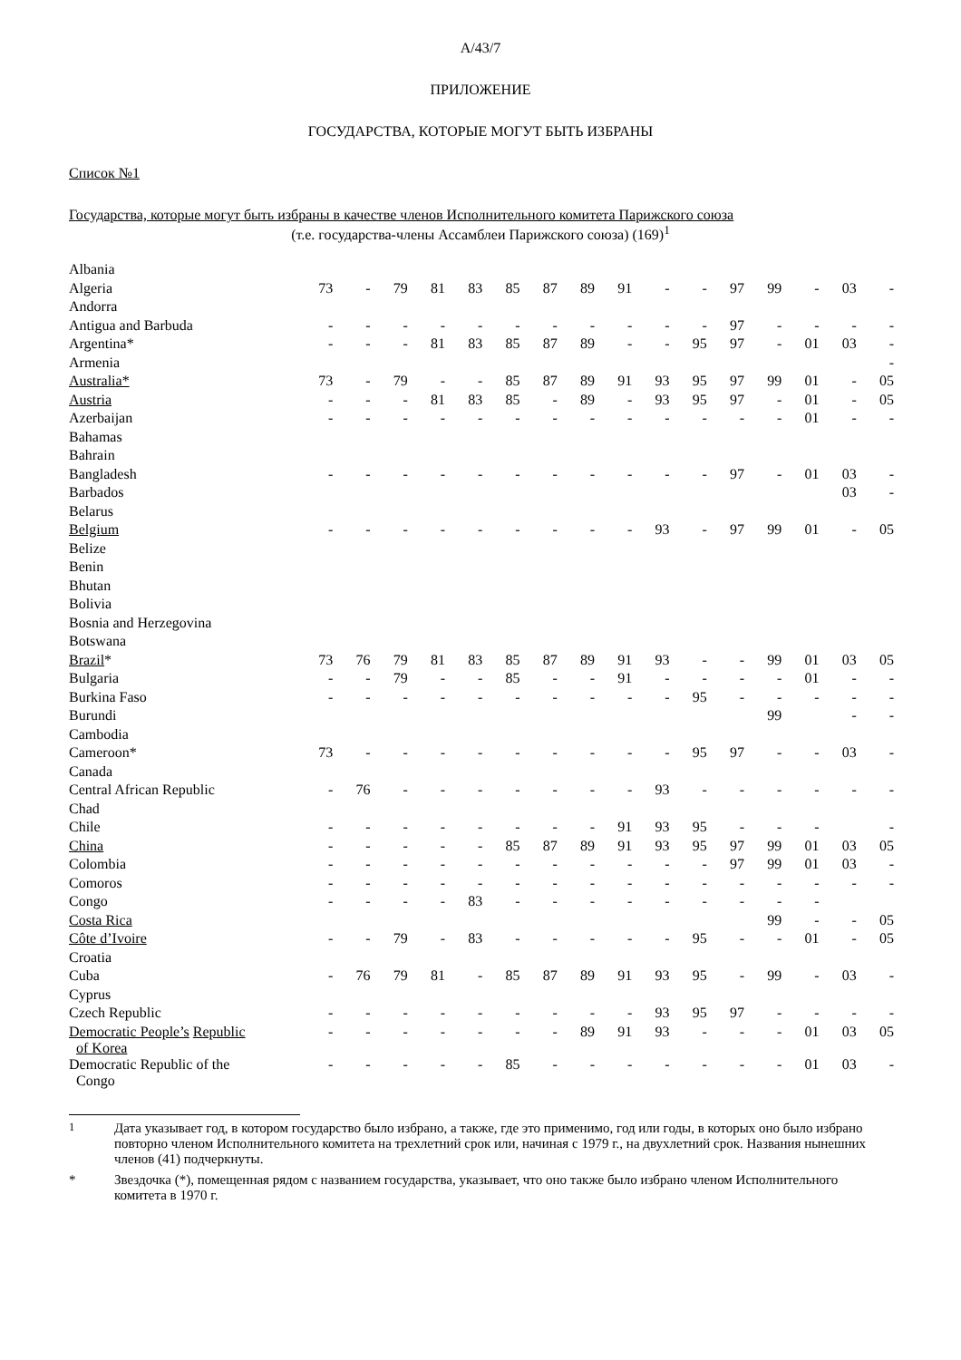A/43/7
ПРИЛОЖЕНИЕ
ГОСУДАРСТВА, КОТОРЫЕ МОГУТ БЫТЬ ИЗБРАНЫ
Список №1
Государства, которые могут быть избраны в качестве членов Исполнительного комитета Парижского союза
(т.е. государства-члены Ассамблеи Парижского союза) (169)<sup>1</sup>
| Albania | | | | | | | | | | | | | | | | |
| Algeria | 73 | - | 79 | 81 | 83 | 85 | 87 | 89 | 91 | - | - | 97 | 99 | - | 03 | - |
| Andorra | | | | | | | | | | | | | | | | |
| Antigua and Barbuda | - | - | - | - | - | - | - | - | - | - | - | 97 | - | - | - | - |
| Argentina* | - | - | - | 81 | 83 | 85 | 87 | 89 | - | - | 95 | 97 | - | 01 | 03 | - |
| Armenia | | | | | | | | | | | | | | | | - |
| Australia* | 73 | - | 79 | - | - | 85 | 87 | 89 | 91 | 93 | 95 | 97 | 99 | 01 | - | 05 |
| Austria | - | - | - | 81 | 83 | 85 | - | 89 | - | 93 | 95 | 97 | - | 01 | - | 05 |
| Azerbaijan | - | - | - | - | - | - | - | - | - | - | - | - | - | 01 | - | - |
| Bahamas | | | | | | | | | | | | | | | | |
| Bahrain | | | | | | | | | | | | | | | | |
| Bangladesh | - | - | - | - | - | - | - | - | - | - | - | 97 | - | 01 | 03 | - |
| Barbados | | | | | | | | | | | | | | | 03 | - |
| Belarus | | | | | | | | | | | | | | | | |
| Belgium | - | - | - | - | - | - | - | - | - | 93 | - | 97 | 99 | 01 | - | 05 |
| Belize | | | | | | | | | | | | | | | | |
| Benin | | | | | | | | | | | | | | | | |
| Bhutan | | | | | | | | | | | | | | | | |
| Bolivia | | | | | | | | | | | | | | | | |
| Bosnia and Herzegovina | | | | | | | | | | | | | | | | |
| Botswana | | | | | | | | | | | | | | | | |
| Brazil * | 73 | 76 | 79 | 81 | 83 | 85 | 87 | 89 | 91 | 93 | - | - | 99 | 01 | 03 | 05 |
| Bulgaria | - | - | 79 | - | - | 85 | - | - | 91 | - | - | - | - | 01 | - | - |
| Burkina Faso | - | - | - | - | - | - | - | - | - | - | 95 | - | - | - | - | - |
| Burundi | | | | | | | | | | | | | 99 | | - | - |
| Cambodia | | | | | | | | | | | | | | | | |
| Cameroon* | 73 | - | - | - | - | - | - | - | - | - | 95 | 97 | - | - | 03 | - |
| Canada | | | | | | | | | | | | | | | | |
| Central African Republic | - | 76 | - | - | - | - | - | - | - | 93 | - | - | - | - | - | - |
| Chad | | | | | | | | | | | | | | | | |
| Chile | - | - | - | - | - | - | - | - | 91 | 93 | 95 | - | - | - | | - |
| China | - | - | - | - | - | 85 | 87 | 89 | 91 | 93 | 95 | 97 | 99 | 01 | 03 | 05 |
| Colombia | - | - | - | - | - | - | - | - | - | - | - | 97 | 99 | 01 | 03 | - |
| Comoros | - | - | - | - | - | - | - | - | - | - | - | - | - | - | - | - |
| Congo | - | - | - | - | 83 | - | - | - | - | - | - | - | - | - | | |
| Costa Rica | | | | | | | | | | | | | 99 | - | - | 05 |
| Côte d’Ivoire | - | - | 79 | - | 83 | - | - | - | - | - | 95 | - | - | 01 | - | 05 |
| Croatia | | | | | | | | | | | | | | | | |
| Cuba | - | 76 | 79 | 81 | - | 85 | 87 | 89 | 91 | 93 | 95 | - | 99 | - | 03 | - |
| Cyprus | | | | | | | | | | | | | | | | |
| Czech Republic | - | - | - | - | - | - | - | - | - | 93 | 95 | 97 | - | - | - | - |
| Democratic People’s Republic of Korea | - | - | - | - | - | - | - | 89 | 91 | 93 | - | - | - | 01 | 03 | 05 |
| Democratic Republic of the Congo | - | - | - | - | - | 85 | - | - | - | - | - | - | - | 01 | 03 | - |
<sup>1</sup> Дата указывает год, в котором государство было избрано, а также, где это применимо, год или годы, в которых оно было избрано повторно членом Исполнительного комитета на трехлетний срок или, начиная с 1979 г., на двухлетний срок. Названия нынешних членов (41) подчеркнуты.
* Звездочка (*), помещенная рядом с названием государства, указывает, что оно также было избрано членом Исполнительного комитета в 1970 г.